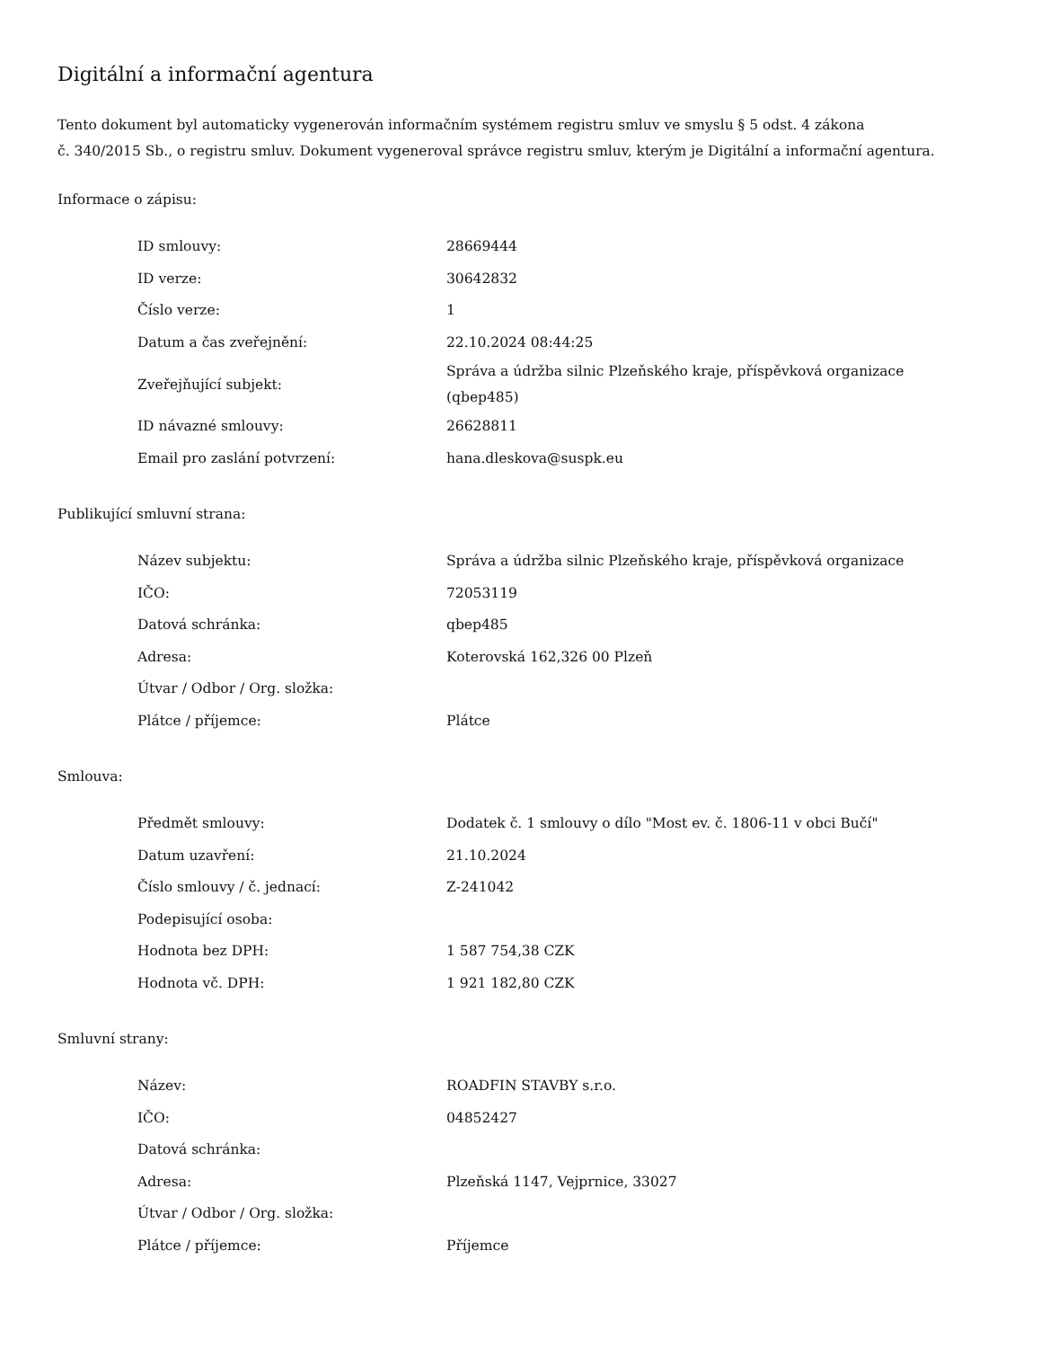Digitální a informační agentura
Tento dokument byl automaticky vygenerován informačním systémem registru smluv ve smyslu § 5 odst. 4 zákona
č. 340/2015 Sb., o registru smluv. Dokument vygeneroval správce registru smluv, kterým je Digitální a informační agentura.
Informace o zápisu:
| ID smlouvy: | 28669444 |
| ID verze: | 30642832 |
| Číslo verze: | 1 |
| Datum a čas zveřejnění: | 22.10.2024 08:44:25 |
| Zveřejňující subjekt: | Správa a údržba silnic Plzeňského kraje, příspěvková organizace (qbep485) |
| ID návazné smlouvy: | 26628811 |
| Email pro zaslání potvrzení: | hana.dleskova@suspk.eu |
Publikující smluvní strana:
| Název subjektu: | Správa a údržba silnic Plzeňského kraje, příspěvková organizace |
| IČO: | 72053119 |
| Datová schránka: | qbep485 |
| Adresa: | Koterovská 162,326 00 Plzeň |
| Útvar / Odbor / Org. složka: | |
| Plátce / příjemce: | Plátce |
Smlouva:
| Předmět smlouvy: | Dodatek č. 1 smlouvy o dílo "Most ev. č. 1806-11 v obci Bučí" |
| Datum uzavření: | 21.10.2024 |
| Číslo smlouvy / č. jednací: | Z-241042 |
| Podepisující osoba: | |
| Hodnota bez DPH: | 1 587 754,38 CZK |
| Hodnota vč. DPH: | 1 921 182,80 CZK |
Smluvní strany:
| Název: | ROADFIN STAVBY s.r.o. |
| IČO: | 04852427 |
| Datová schránka: | |
| Adresa: | Plzeňská 1147, Vejprnice, 33027 |
| Útvar / Odbor / Org. složka: | |
| Plátce / příjemce: | Příjemce |